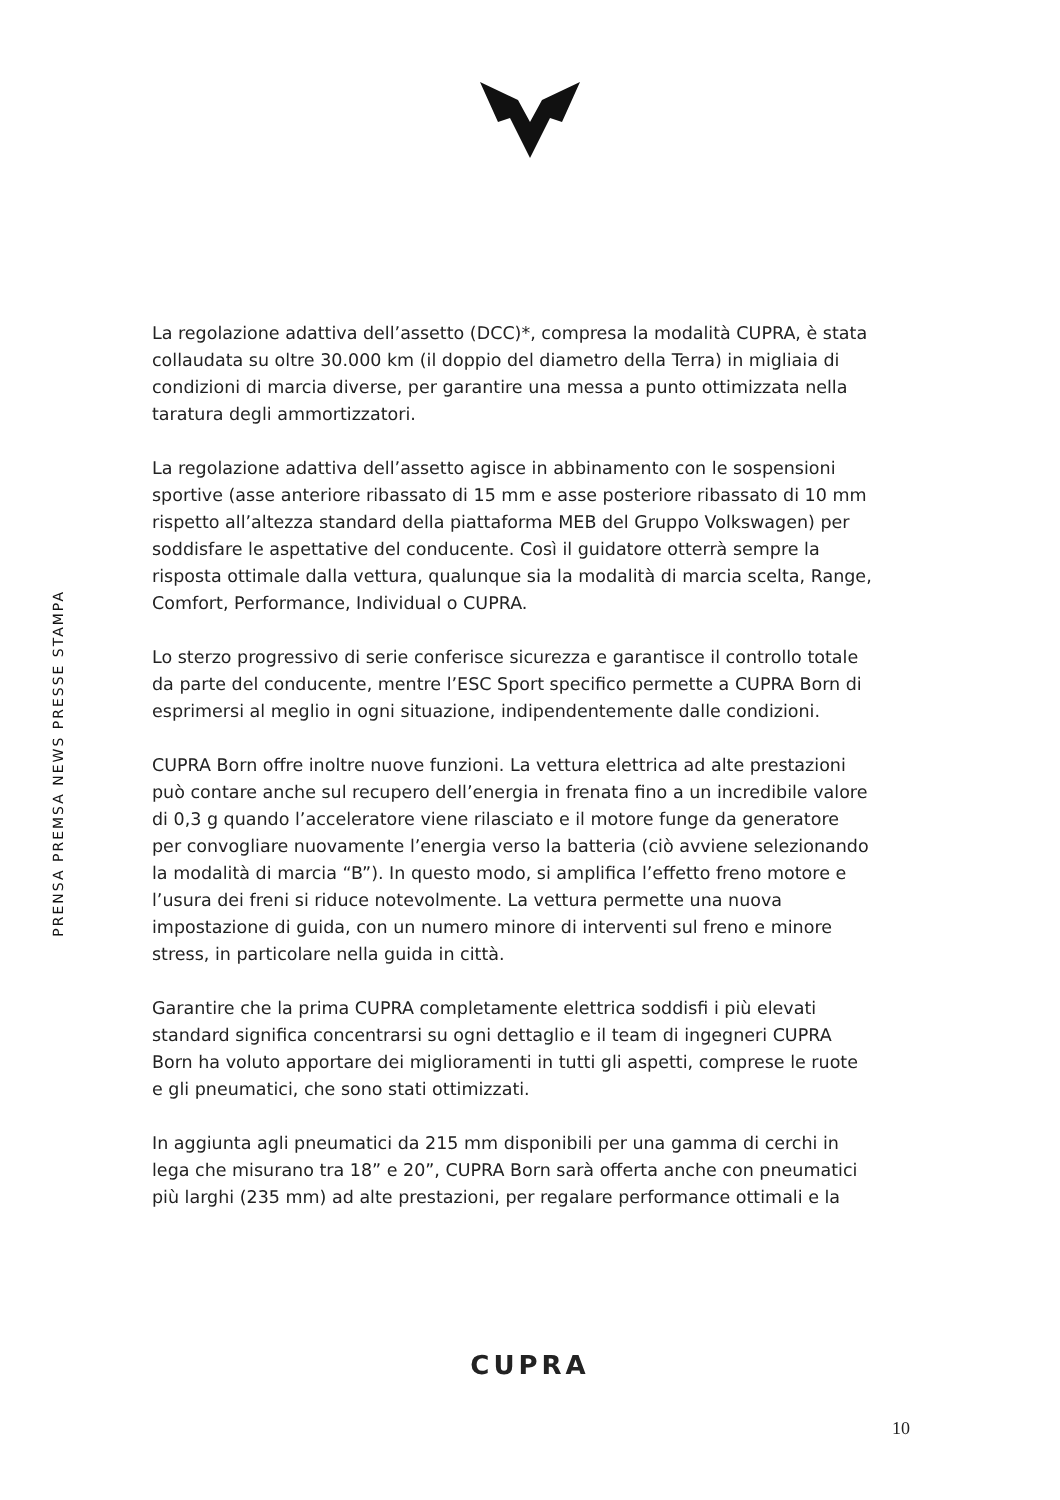PRENSA PREMSA NEWS PRESSE STAMPA
La regolazione adattiva dell’assetto (DCC)*, compresa la modalità CUPRA, è stata collaudata su oltre 30.000 km (il doppio del diametro della Terra) in migliaia di condizioni di marcia diverse, per garantire una messa a punto ottimizzata nella taratura degli ammortizzatori.
La regolazione adattiva dell’assetto agisce in abbinamento con le sospensioni sportive (asse anteriore ribassato di 15 mm e asse posteriore ribassato di 10 mm rispetto all’altezza standard della piattaforma MEB del Gruppo Volkswagen) per soddisfare le aspettative del conducente. Così il guidatore otterrà sempre la risposta ottimale dalla vettura, qualunque sia la modalità di marcia scelta, Range, Comfort, Performance, Individual o CUPRA.
Lo sterzo progressivo di serie conferisce sicurezza e garantisce il controllo totale da parte del conducente, mentre l’ESC Sport specifico permette a CUPRA Born di esprimersi al meglio in ogni situazione, indipendentemente dalle condizioni.
CUPRA Born offre inoltre nuove funzioni. La vettura elettrica ad alte prestazioni può contare anche sul recupero dell’energia in frenata fino a un incredibile valore di 0,3 g quando l’acceleratore viene rilasciato e il motore funge da generatore per convogliare nuovamente l’energia verso la batteria (ciò avviene selezionando la modalità di marcia “B”). In questo modo, si amplifica l’effetto freno motore e l’usura dei freni si riduce notevolmente. La vettura permette una nuova impostazione di guida, con un numero minore di interventi sul freno e minore stress, in particolare nella guida in città.
Garantire che la prima CUPRA completamente elettrica soddisfi i più elevati standard significa concentrarsi su ogni dettaglio e il team di ingegneri CUPRA Born ha voluto apportare dei miglioramenti in tutti gli aspetti, comprese le ruote e gli pneumatici, che sono stati ottimizzati.
In aggiunta agli pneumatici da 215 mm disponibili per una gamma di cerchi in lega che misurano tra 18” e 20”, CUPRA Born sarà offerta anche con pneumatici più larghi (235 mm) ad alte prestazioni, per regalare performance ottimali e la
CUPRA
10